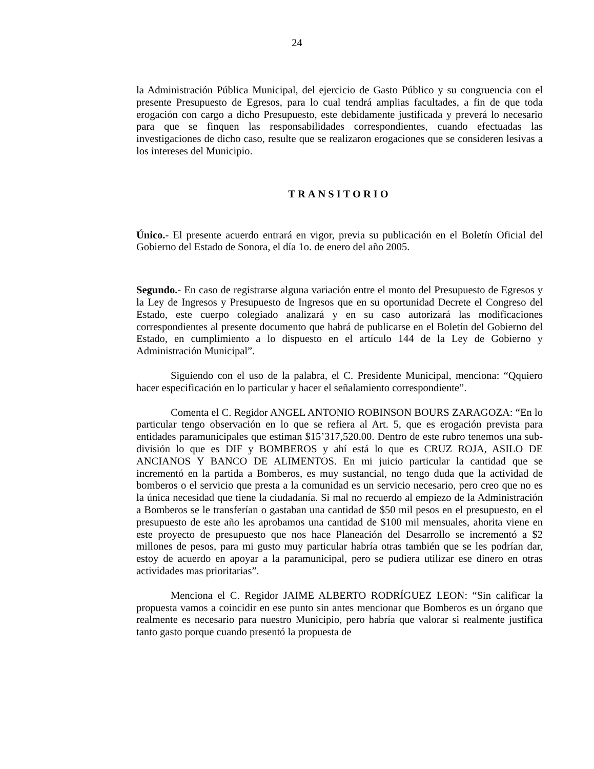24
la Administración Pública Municipal, del ejercicio de Gasto Público y su congruencia con el presente Presupuesto de Egresos, para lo cual tendrá amplias facultades, a fin de que toda erogación con cargo a dicho Presupuesto, este debidamente justificada y preverá lo necesario para que se finquen las responsabilidades correspondientes, cuando efectuadas las investigaciones de dicho caso, resulte que se realizaron erogaciones que se consideren lesivas a los intereses del Municipio.
TRANSITORIO
Único.- El presente acuerdo entrará en vigor, previa su publicación en el Boletín Oficial del Gobierno del Estado de Sonora, el día 1o. de enero del año 2005.
Segundo.- En caso de registrarse alguna variación entre el monto del Presupuesto de Egresos y la Ley de Ingresos y Presupuesto de Ingresos que en su oportunidad Decrete el Congreso del Estado, este cuerpo colegiado analizará y en su caso autorizará las modificaciones correspondientes al presente documento que habrá de publicarse en el Boletín del Gobierno del Estado, en cumplimiento a lo dispuesto en el artículo 144 de la Ley de Gobierno y Administración Municipal”.
Siguiendo con el uso de la palabra, el C. Presidente Municipal, menciona: “Qquiero hacer especificación en lo particular y hacer el señalamiento correspondiente”.
Comenta el C. Regidor ANGEL ANTONIO ROBINSON BOURS ZARAGOZA: “En lo particular tengo observación en lo que se refiera al Art. 5, que es erogación prevista para entidades paramunicipales que estiman $15’317,520.00. Dentro de este rubro tenemos una sub-división lo que es DIF y BOMBEROS y ahí está lo que es CRUZ ROJA, ASILO DE ANCIANOS Y BANCO DE ALIMENTOS. En mi juicio particular la cantidad que se incrementó en la partida a Bomberos, es muy sustancial, no tengo duda que la actividad de bomberos o el servicio que presta a la comunidad es un servicio necesario, pero creo que no es la única necesidad que tiene la ciudadanía. Si mal no recuerdo al empiezo de la Administración a Bomberos se le transferían o gastaban una cantidad de $50 mil pesos en el presupuesto, en el presupuesto de este año les aprobamos una cantidad de $100 mil mensuales, ahorita viene en este proyecto de presupuesto que nos hace Planeación del Desarrollo se incrementó a $2 millones de pesos, para mi gusto muy particular habría otras también que se les podrían dar, estoy de acuerdo en apoyar a la paramunicipal, pero se pudiera utilizar ese dinero en otras actividades mas prioritarias”.
Menciona el C. Regidor JAIME ALBERTO RODRÍGUEZ LEON: “Sin calificar la propuesta vamos a coincidir en ese punto sin antes mencionar que Bomberos es un órgano que realmente es necesario para nuestro Municipio, pero habría que valorar si realmente justifica tanto gasto porque cuando presentó la propuesta de